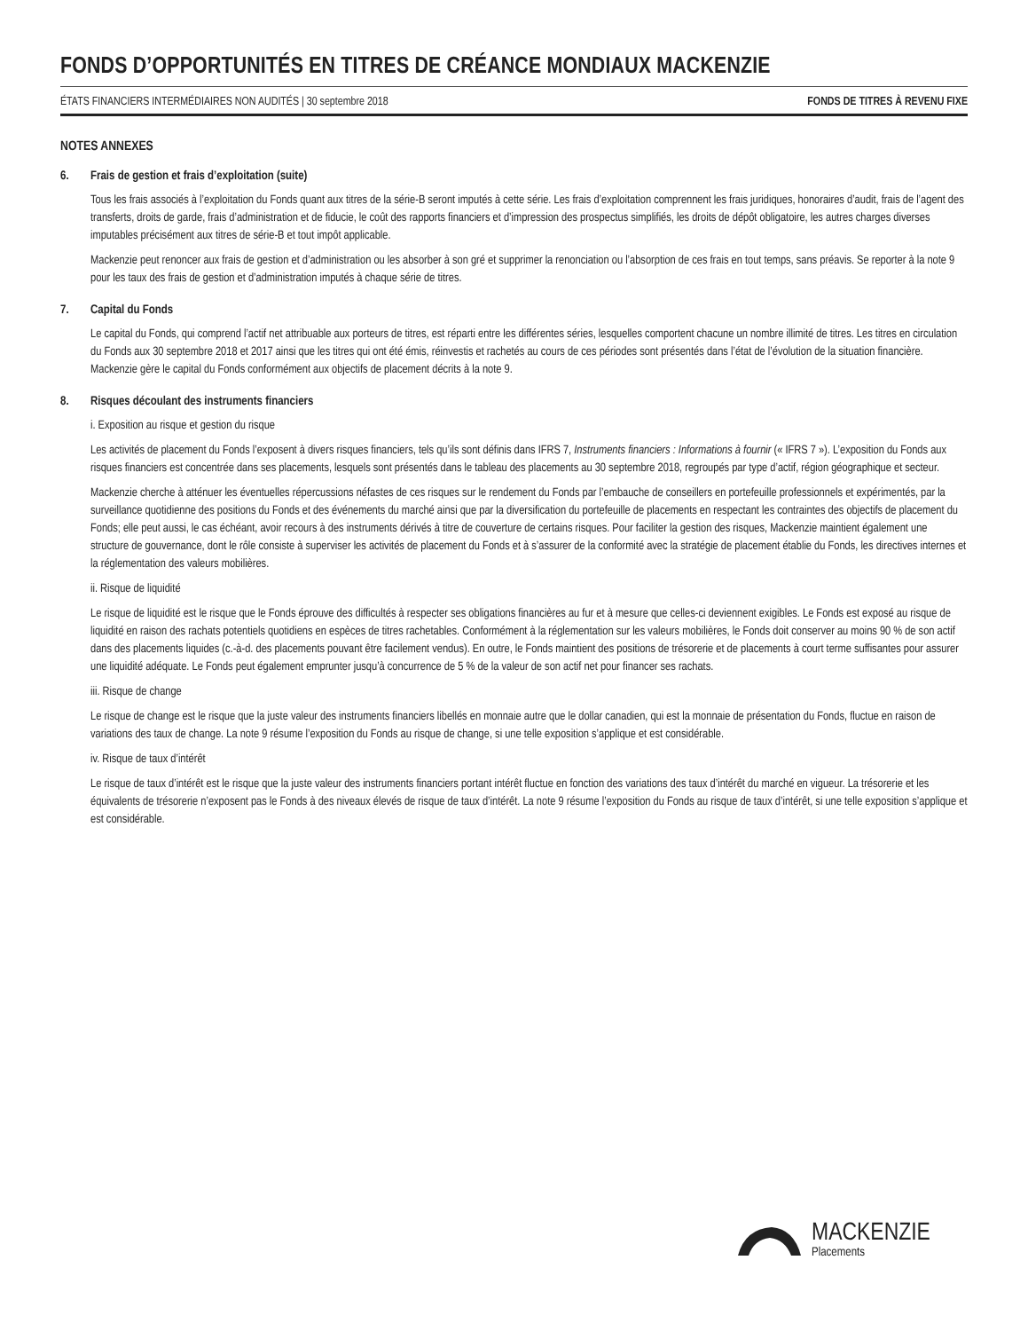FONDS D’OPPORTUNITÉS EN TITRES DE CRÉANCE MONDIAUX MACKENZIE
ÉTATS FINANCIERS INTERMÉDIAIRES NON AUDITÉS | 30 septembre 2018 FONDS DE TITRES À REVENU FIXE
NOTES ANNEXES
6. Frais de gestion et frais d’exploitation (suite)
Tous les frais associés à l’exploitation du Fonds quant aux titres de la série-B seront imputés à cette série. Les frais d’exploitation comprennent les frais juridiques, honoraires d’audit, frais de l’agent des transferts, droits de garde, frais d’administration et de fiducie, le coût des rapports financiers et d’impression des prospectus simplifiés, les droits de dépôt obligatoire, les autres charges diverses imputables précisément aux titres de série-B et tout impôt applicable.
Mackenzie peut renoncer aux frais de gestion et d’administration ou les absorber à son gré et supprimer la renonciation ou l’absorption de ces frais en tout temps, sans préavis. Se reporter à la note 9 pour les taux des frais de gestion et d’administration imputés à chaque série de titres.
7. Capital du Fonds
Le capital du Fonds, qui comprend l’actif net attribuable aux porteurs de titres, est réparti entre les différentes séries, lesquelles comportent chacune un nombre illimité de titres. Les titres en circulation du Fonds aux 30 septembre 2018 et 2017 ainsi que les titres qui ont été émis, réinvestis et rachetés au cours de ces périodes sont présentés dans l’état de l’évolution de la situation financière. Mackenzie gère le capital du Fonds conformément aux objectifs de placement décrits à la note 9.
8. Risques découlant des instruments financiers
i. Exposition au risque et gestion du risque
Les activités de placement du Fonds l’exposent à divers risques financiers, tels qu’ils sont définis dans IFRS 7, Instruments financiers : Informations à fournir (« IFRS 7 »). L’exposition du Fonds aux risques financiers est concentrée dans ses placements, lesquels sont présentés dans le tableau des placements au 30 septembre 2018, regroupés par type d’actif, région géographique et secteur.
Mackenzie cherche à atténuer les éventuelles répercussions néfastes de ces risques sur le rendement du Fonds par l’embauche de conseillers en portefeuille professionnels et expérimentés, par la surveillance quotidienne des positions du Fonds et des événements du marché ainsi que par la diversification du portefeuille de placements en respectant les contraintes des objectifs de placement du Fonds; elle peut aussi, le cas échéant, avoir recours à des instruments dérivés à titre de couverture de certains risques. Pour faciliter la gestion des risques, Mackenzie maintient également une structure de gouvernance, dont le rôle consiste à superviser les activités de placement du Fonds et à s’assurer de la conformité avec la stratégie de placement établie du Fonds, les directives internes et la réglementation des valeurs mobilières.
ii. Risque de liquidité
Le risque de liquidité est le risque que le Fonds éprouve des difficultés à respecter ses obligations financières au fur et à mesure que celles-ci deviennent exigibles. Le Fonds est exposé au risque de liquidité en raison des rachats potentiels quotidiens en espèces de titres rachetables. Conformément à la réglementation sur les valeurs mobilières, le Fonds doit conserver au moins 90 % de son actif dans des placements liquides (c.-à-d. des placements pouvant être facilement vendus). En outre, le Fonds maintient des positions de trésorerie et de placements à court terme suffisantes pour assurer une liquidité adéquate. Le Fonds peut également emprunter jusqu’à concurrence de 5 % de la valeur de son actif net pour financer ses rachats.
iii. Risque de change
Le risque de change est le risque que la juste valeur des instruments financiers libellés en monnaie autre que le dollar canadien, qui est la monnaie de présentation du Fonds, fluctue en raison de variations des taux de change. La note 9 résume l’exposition du Fonds au risque de change, si une telle exposition s’applique et est considérable.
iv. Risque de taux d’intérêt
Le risque de taux d’intérêt est le risque que la juste valeur des instruments financiers portant intérêt fluctue en fonction des variations des taux d’intérêt du marché en vigueur. La trésorerie et les équivalents de trésorerie n’exposent pas le Fonds à des niveaux élevés de risque de taux d’intérêt. La note 9 résume l’exposition du Fonds au risque de taux d’intérêt, si une telle exposition s’applique et est considérable.
MACKENZIE
Placements